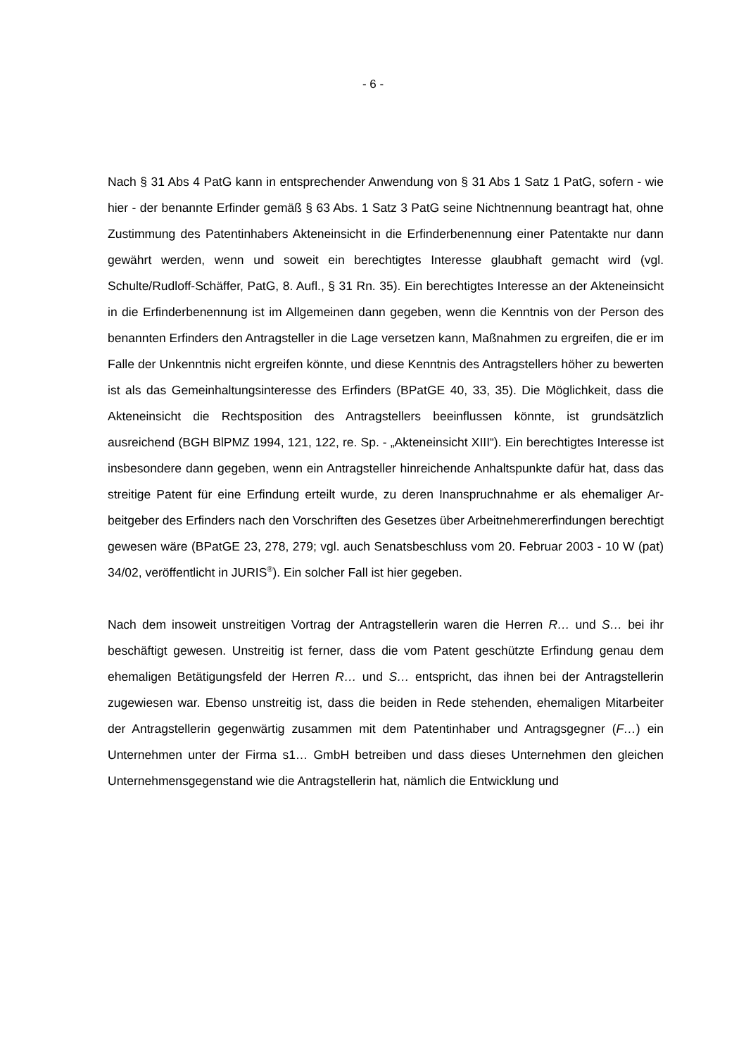- 6 -
Nach § 31 Abs 4 PatG kann in entsprechender Anwendung von § 31 Abs 1 Satz 1 PatG, sofern - wie hier - der benannte Erfinder gemäß § 63 Abs. 1 Satz 3 PatG seine Nichtnennung beantragt hat, ohne Zustimmung des Patentinhabers Akten­einsicht in die Erfinderbenennung einer Patentakte nur dann gewährt werden, wenn und soweit ein berechtigtes Interesse glaubhaft gemacht wird (vgl. Schulte/Rudloff-Schäffer, PatG, 8. Aufl., § 31 Rn. 35). Ein berechtigtes Interesse an der Akteneinsicht in die Erfinderbenennung ist im Allgemeinen dann gegeben, wenn die Kenntnis von der Person des benannten Erfinders den Antragsteller in die Lage versetzen kann, Maßnahmen zu ergreifen, die er im Falle der Unkenntnis nicht ergreifen könnte, und diese Kenntnis des Antragstellers höher zu bewerten ist als das Gemeinhaltungsinteresse des Erfinders (BPatGE 40, 33, 35). Die Mög­lichkeit, dass die Akteneinsicht die Rechtsposition des Antragstellers beeinflussen könnte, ist grundsätzlich ausreichend (BGH BlPMZ 1994, 121, 122, re. Sp. - „Ak­teneinsicht XIII“). Ein berechtigtes Interesse ist insbesondere dann gegeben, wenn ein Antragsteller hinreichende Anhaltspunkte dafür hat, dass das streitige Patent für eine Erfindung erteilt wurde, zu deren Inanspruchnahme er als ehemaliger Ar­beitgeber des Erfinders nach den Vorschriften des Gesetzes über Arbeitnehmer­erfindungen berechtigt gewesen wäre (BPatGE 23, 278, 279; vgl. auch Senatsbe­schluss vom 20. Februar 2003 - 10 W (pat) 34/02, veröffentlicht in JURIS<sup>®</sup>). Ein solcher Fall ist hier gegeben.
Nach dem insoweit unstreitigen Vortrag der Antragstellerin waren die Herren R… und S… bei ihr beschäftigt gewesen. Unstreitig ist ferner, dass die vom Patent geschützte Erfindung genau dem ehemaligen Betätigungs­feld der Herren R… und S… entspricht, das ihnen bei der Antragstelle­rin zugewiesen war. Ebenso unstreitig ist, dass die beiden in Rede stehenden, ehemaligen Mitarbeiter der Antragstellerin gegenwärtig zusammen mit dem Pa­tentinhaber und Antragsgegner (F…) ein Unternehmen unter der Firma s1… GmbH betreiben und dass dieses Unternehmen den gleichen Unter­nehmensgegenstand wie die Antragstellerin hat, nämlich die Entwicklung und